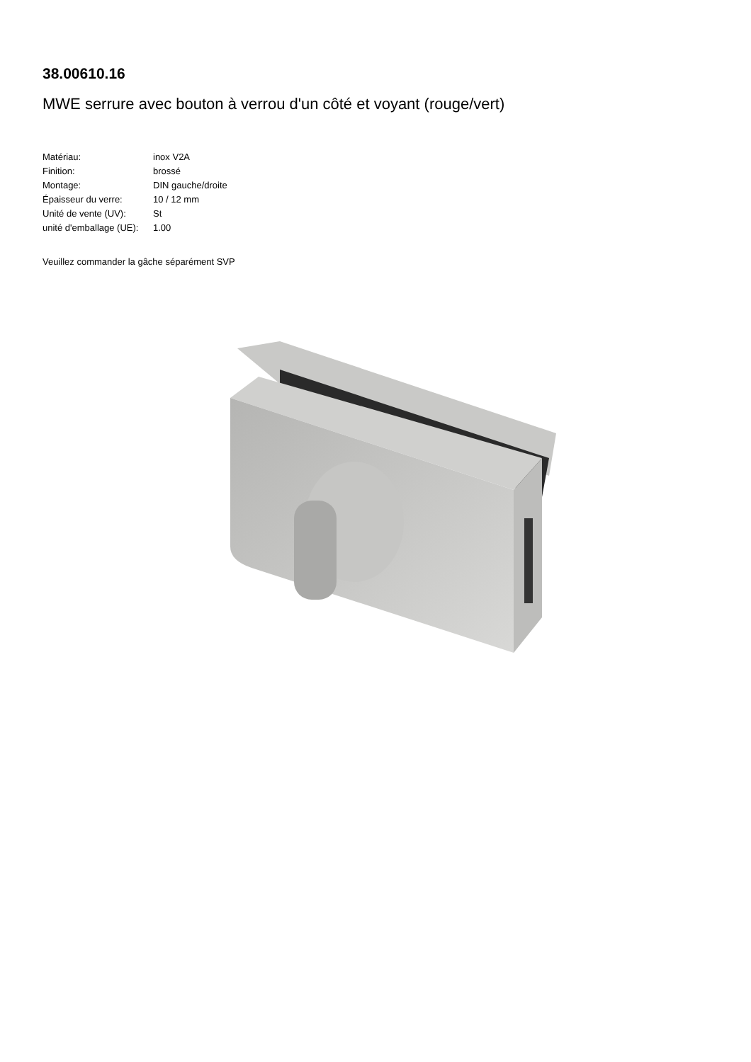38.00610.16
MWE serrure avec bouton à verrou d'un côté et voyant (rouge/vert)
| Matériau: | inox V2A |
| Finition: | brossé |
| Montage: | DIN gauche/droite |
| Épaisseur du verre: | 10 / 12 mm |
| Unité de vente (UV): | St |
| unité d'emballage (UE): | 1.00 |
Veuillez commander la gâche séparément SVP